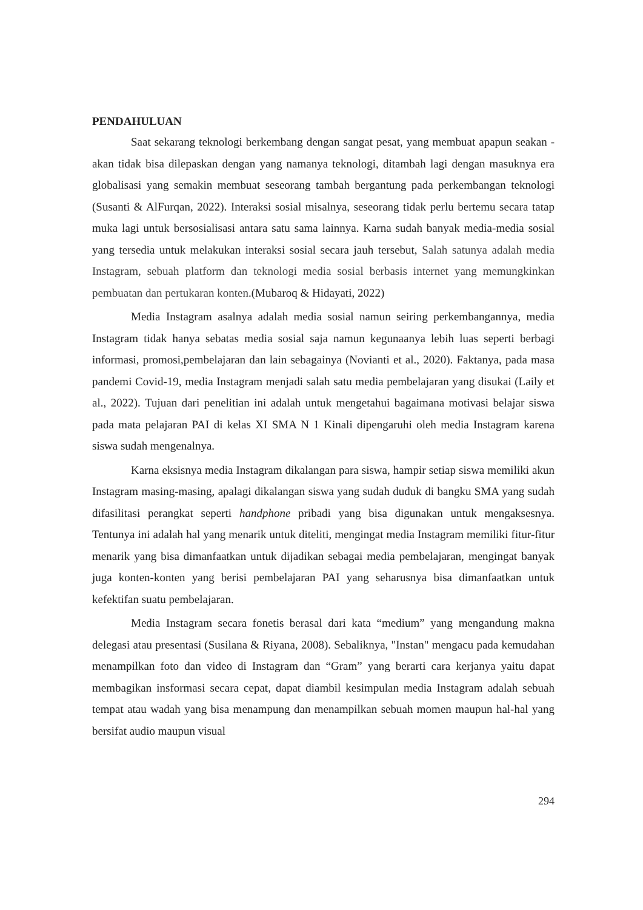PENDAHULUAN
Saat sekarang teknologi berkembang dengan sangat pesat, yang membuat apapun seakan - akan tidak bisa dilepaskan dengan yang namanya teknologi, ditambah lagi dengan masuknya era globalisasi yang semakin membuat seseorang tambah bergantung pada perkembangan teknologi (Susanti & AlFurqan, 2022). Interaksi sosial misalnya, seseorang tidak perlu bertemu secara tatap muka lagi untuk bersosialisasi antara satu sama lainnya. Karna sudah banyak media-media sosial yang tersedia untuk melakukan interaksi sosial secara jauh tersebut, Salah satunya adalah media Instagram, sebuah platform dan teknologi media sosial berbasis internet yang memungkinkan pembuatan dan pertukaran konten.(Mubaroq & Hidayati, 2022)
Media Instagram asalnya adalah media sosial namun seiring perkembangannya, media Instagram tidak hanya sebatas media sosial saja namun kegunaanya lebih luas seperti berbagi informasi, promosi,pembelajaran dan lain sebagainya (Novianti et al., 2020). Faktanya, pada masa pandemi Covid-19, media Instagram menjadi salah satu media pembelajaran yang disukai (Laily et al., 2022). Tujuan dari penelitian ini adalah untuk mengetahui bagaimana motivasi belajar siswa pada mata pelajaran PAI di kelas XI SMA N 1 Kinali dipengaruhi oleh media Instagram karena siswa sudah mengenalnya.
Karna eksisnya media Instagram dikalangan para siswa, hampir setiap siswa memiliki akun Instagram masing-masing, apalagi dikalangan siswa yang sudah duduk di bangku SMA yang sudah difasilitasi perangkat seperti handphone pribadi yang bisa digunakan untuk mengaksesnya. Tentunya ini adalah hal yang menarik untuk diteliti, mengingat media Instagram memiliki fitur-fitur menarik yang bisa dimanfaatkan untuk dijadikan sebagai media pembelajaran, mengingat banyak juga konten-konten yang berisi pembelajaran PAI yang seharusnya bisa dimanfaatkan untuk kefektifan suatu pembelajaran.
Media Instagram secara fonetis berasal dari kata “medium” yang mengandung makna delegasi atau presentasi (Susilana & Riyana, 2008). Sebaliknya, "Instan" mengacu pada kemudahan menampilkan foto dan video di Instagram dan “Gram” yang berarti cara kerjanya yaitu dapat membagikan insformasi secara cepat, dapat diambil kesimpulan media Instagram adalah sebuah tempat atau wadah yang bisa menampung dan menampilkan sebuah momen maupun hal-hal yang bersifat audio maupun visual
294